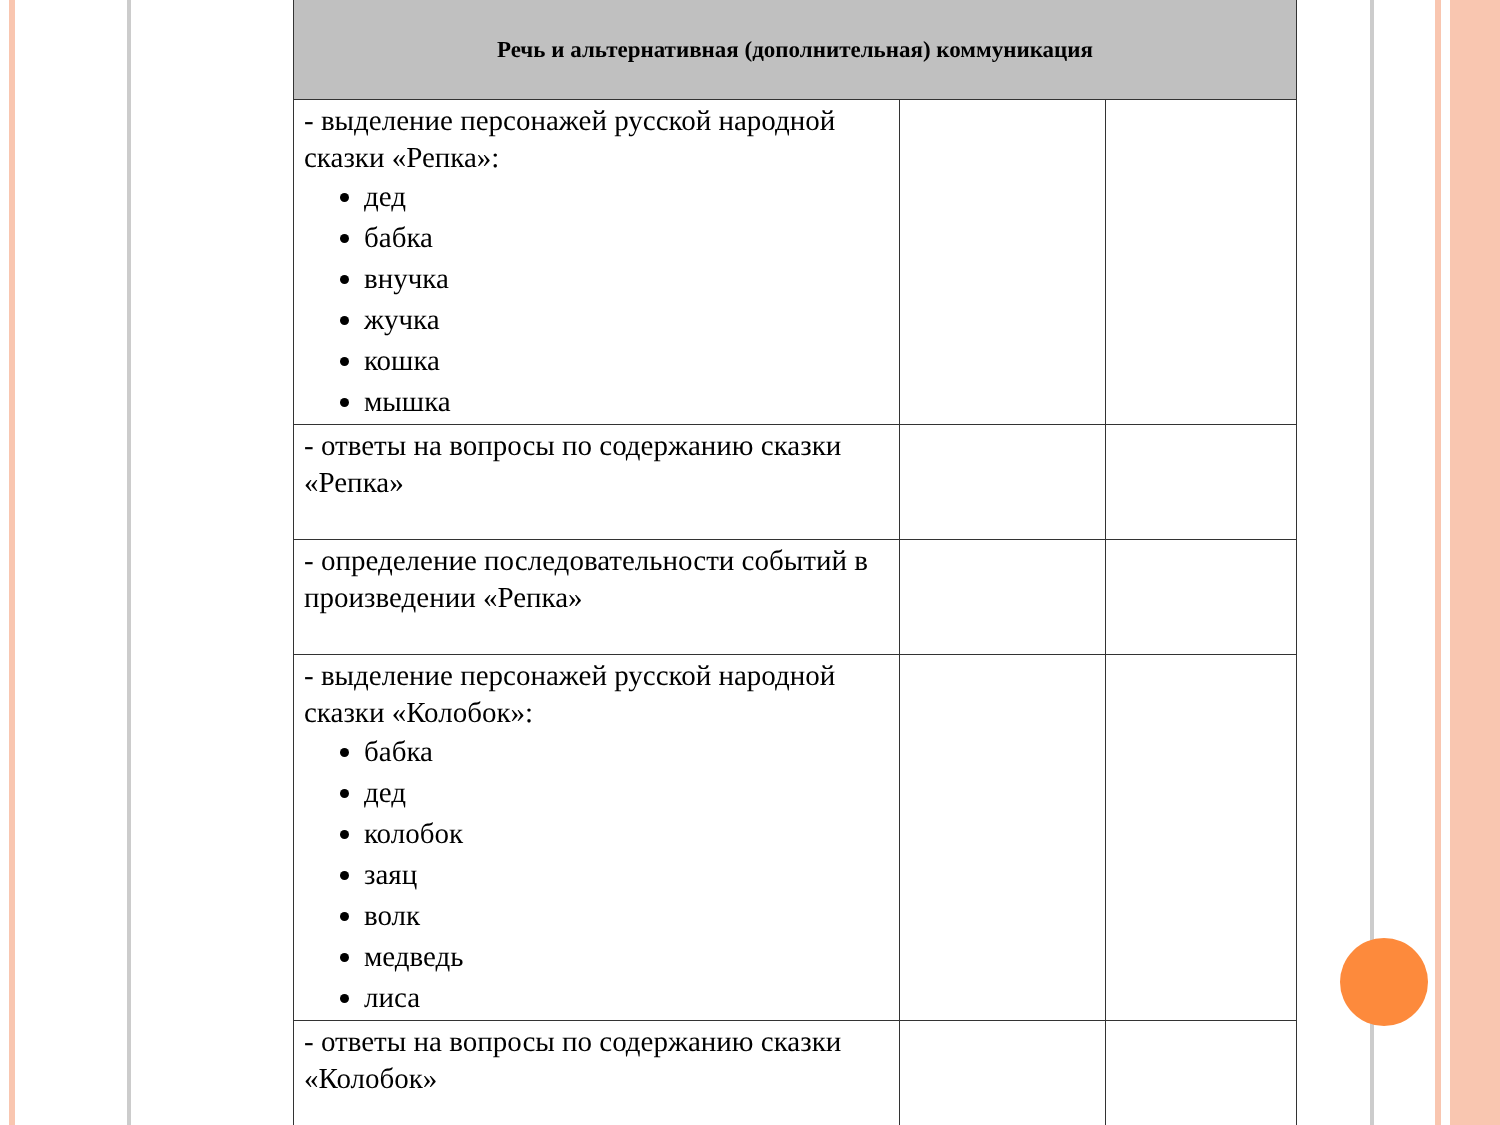| Речь и альтернативная (дополнительная) коммуникация | | |
| --- | --- | --- |
| - выделение персонажей русской народной сказки «Репка»: дед бабка внучка жучка кошка мышка | | |
| - ответы на вопросы по содержанию сказки «Репка» | | |
| - определение последовательности событий в произведении «Репка» | | |
| - выделение персонажей русской народной сказки «Колобок»: бабка дед колобок заяц волк медведь лиса | | |
| - ответы на вопросы по содержанию сказки «Колобок» | | |